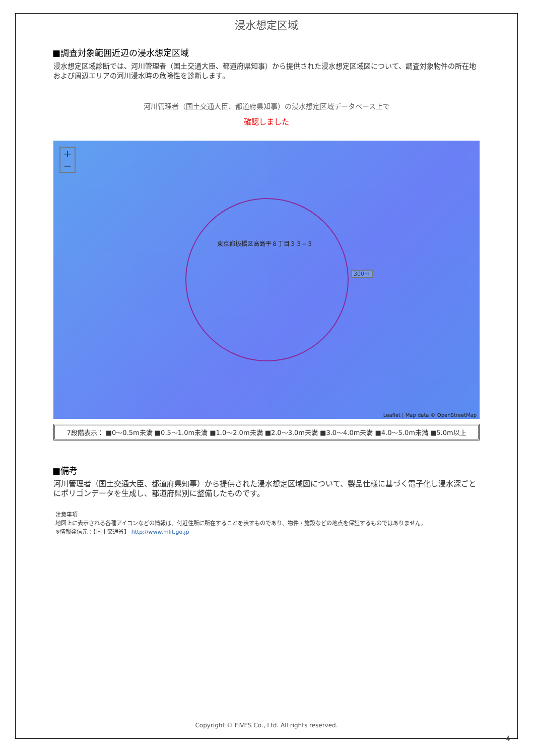浸水想定区域
■調査対象範囲近辺の浸水想定区域
浸水想定区域診断では、河川管理者（国土交通大臣、都道府県知事）から提供された浸水想定区域図について、調査対象物件の所在地および周辺エリアの河川浸水時の危険性を診断します。
河川管理者（国土交通大臣、都道府県知事）の浸水想定区域データベース上で
確認しました
+
−
東京都板橋区高島平８丁目３３−３
300m
Leaflet | Map data © OpenStreetMap
7段階表示： ■0～0.5m未満 ■0.5～1.0m未満 ■1.0～2.0m未満 ■2.0～3.0m未満 ■3.0～4.0m未満 ■4.0～5.0m未満 ■5.0m以上
■備考
河川管理者（国土交通大臣、都道府県知事）から提供された浸水想定区域図について、製品仕様に基づく電子化し浸水深ごとにポリゴンデータを生成し、都道府県別に整備したものです。
注意事項
地図上に表示される各種アイコンなどの情報は、付近住所に所在することを表すものであり、物件・施設などの地点を保証するものではありません。
※情報発信元：【国土交通省】 http://www.mlit.go.jp
Copyright © FIVES Co., Ltd. All rights reserved.
4